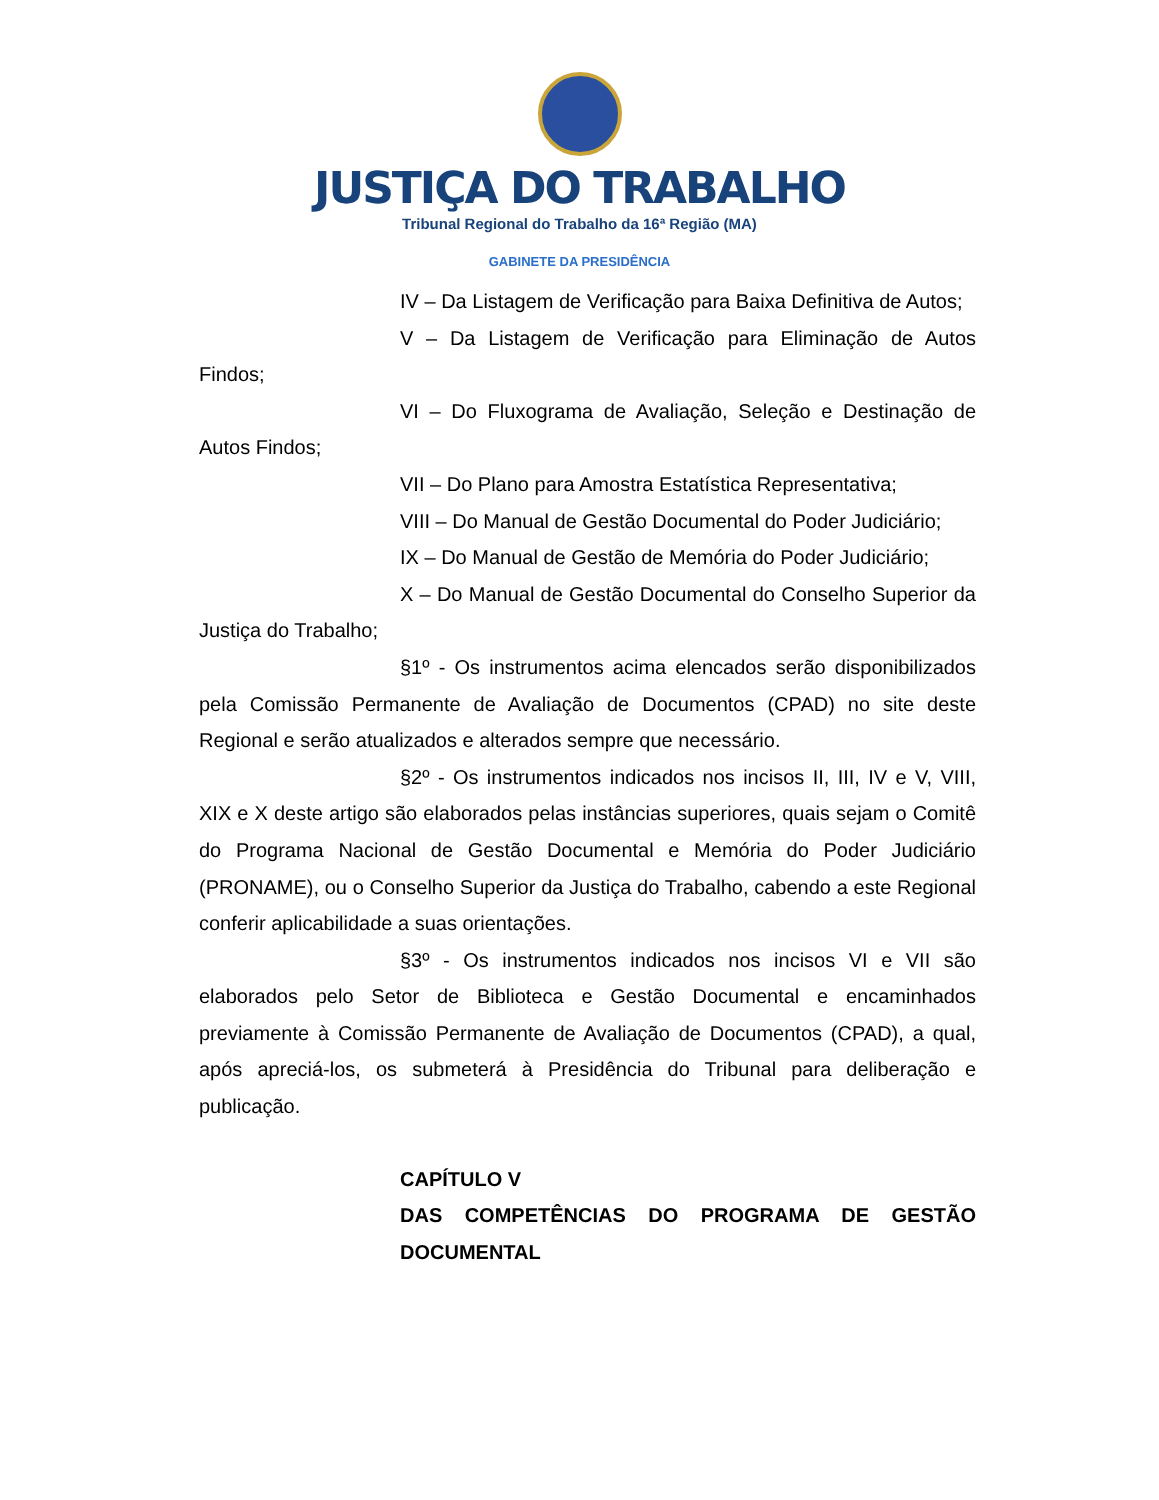JUSTIÇA DO TRABALHO
Tribunal Regional do Trabalho da 16ª Região (MA)
GABINETE DA PRESIDÊNCIA
IV – Da Listagem de Verificação para Baixa Definitiva de Autos;
V – Da Listagem de Verificação para Eliminação de Autos Findos;
VI – Do Fluxograma de Avaliação, Seleção e Destinação de Autos Findos;
VII – Do Plano para Amostra Estatística Representativa;
VIII – Do Manual de Gestão Documental do Poder Judiciário;
IX – Do Manual de Gestão de Memória do Poder Judiciário;
X – Do Manual de Gestão Documental do Conselho Superior da Justiça do Trabalho;
§1º - Os instrumentos acima elencados serão disponibilizados pela Comissão Permanente de Avaliação de Documentos (CPAD) no site deste Regional e serão atualizados e alterados sempre que necessário.
§2º - Os instrumentos indicados nos incisos II, III, IV e V, VIII, XIX e X deste artigo são elaborados pelas instâncias superiores, quais sejam o Comitê do Programa Nacional de Gestão Documental e Memória do Poder Judiciário (PRONAME), ou o Conselho Superior da Justiça do Trabalho, cabendo a este Regional conferir aplicabilidade a suas orientações.
§3º - Os instrumentos indicados nos incisos VI e VII são elaborados pelo Setor de Biblioteca e Gestão Documental e encaminhados previamente à Comissão Permanente de Avaliação de Documentos (CPAD), a qual, após apreciá-los, os submeterá à Presidência do Tribunal para deliberação e publicação.
CAPÍTULO V
DAS COMPETÊNCIAS DO PROGRAMA DE GESTÃO DOCUMENTAL